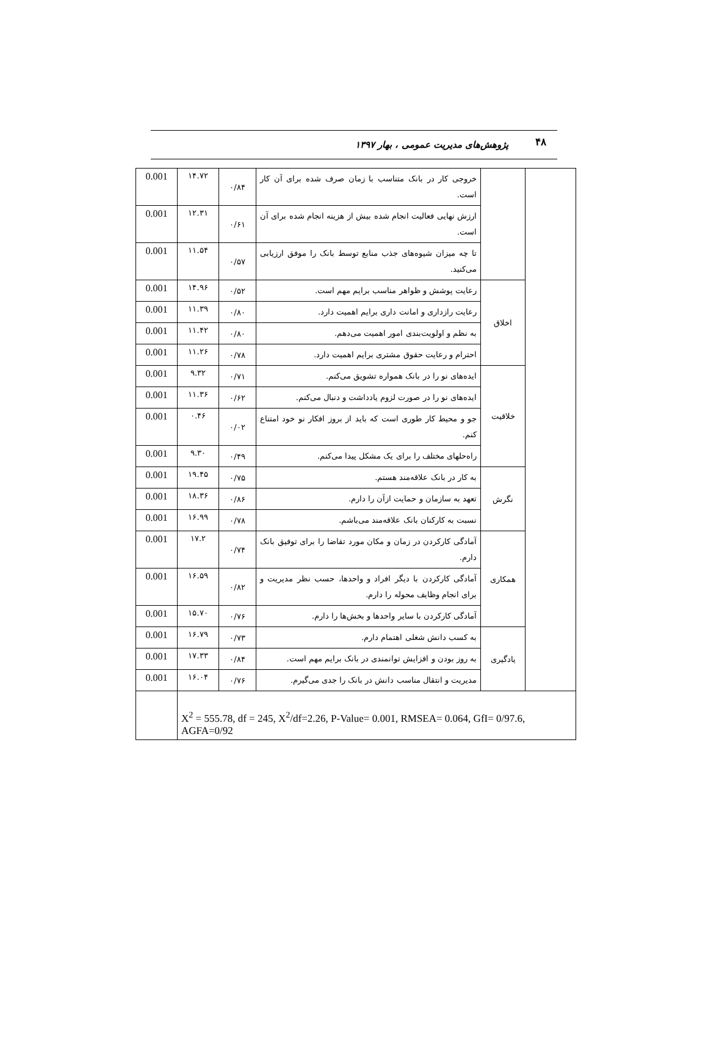۴۸ پژوهش‌های مدیریت عمومی ، بهار ۱۳۹۷
| 0.001 | ۱۴.۷۲ | ۰/۸۴ | خروجی کار در بانک متناسب با زمان صرف شده برای آن کار است. | | |
| 0.001 | ۱۲.۳۱ | ۰/۶۱ | ارزش نهایی فعالیت انجام شده بیش از هزینه انجام شده برای آن است. | | |
| 0.001 | ۱۱.۵۴ | ۰/۵۷ | تا چه میزان شیوه‌های جذب منابع توسط بانک را موفق ارزیابی می‌کنید. | | |
| 0.001 | ۱۴.۹۶ | ۰/۵۲ | رعایت پوشش و ظواهر مناسب برایم مهم است. | اخلاق | |
| 0.001 | ۱۱.۳۹ | ۰/۸۰ | رعایت رازداری و امانت داری برایم اهمیت دارد. | | |
| 0.001 | ۱۱.۴۲ | ۰/۸۰ | به نظم و اولویت‌بندی امور اهمیت می‌دهم. | | |
| 0.001 | ۱۱.۲۶ | ۰/۷۸ | احترام و رعایت حقوق مشتری برایم اهمیت دارد. | | |
| 0.001 | ۹.۳۲ | ۰/۷۱ | ایده‌های نو را در بانک همواره تشویق می‌کنم. | خلاقیت | |
| 0.001 | ۱۱.۳۶ | ۰/۶۲ | ایده‌های نو را در صورت لزوم یادداشت و دنبال می‌کنم. | | |
| 0.001 | ۰.۴۶ | ۰/۰۲ | جو و محیط کار طوری است که باید از بروز افکار نو خود امتناع کنم. | | |
| 0.001 | ۹.۳۰ | ۰/۴۹ | راه‌حلهای مختلف را برای یک مشکل پیدا می‌کنم. | | |
| 0.001 | ۱۹.۴۵ | ۰/۷۵ | به کار در بانک علاقه‌مند هستم. | نگرش | |
| 0.001 | ۱۸.۳۶ | ۰/۸۶ | تعهد به سازمان و حمایت ازآن را دارم. | | |
| 0.001 | ۱۶.۹۹ | ۰/۷۸ | نسبت به کارکنان بانک علاقه‌مند می‌باشم. | | |
| 0.001 | ۱۷.۲ | ۰/۷۴ | آمادگی کارکردن در زمان و مکان مورد تقاضا را برای توفیق بانک دارم. | همکاری | |
| 0.001 | ۱۶.۵۹ | ۰/۸۲ | آمادگی کارکردن با دیگر افراد و واحدها، حسب نظر مدیریت و برای انجام وظایف محوله را دارم. | | |
| 0.001 | ۱۵.۷۰ | ۰/۷۶ | آمادگی کارکردن با سایر واحدها و بخش‌ها را دارم. | | |
| 0.001 | ۱۶.۷۹ | ۰/۷۳ | به کسب دانش شغلی اهتمام دارم. | یادگیری | |
| 0.001 | ۱۷.۳۳ | ۰/۸۴ | به روز بودن و افزایش توانمندی در بانک برایم مهم است. | | |
| 0.001 | ۱۶.۰۴ | ۰/۷۶ | مدیریت و انتقال مناسب دانش در بانک را جدی می‌گیرم. | | |
| | X<sup>2</sup> = 555.78, df = 245, X<sup>2</sup>/df=2.26, P-Value= 0.001, RMSEA= 0.064, GfI= 0/97.6, AGFA=0/92 | | | | |